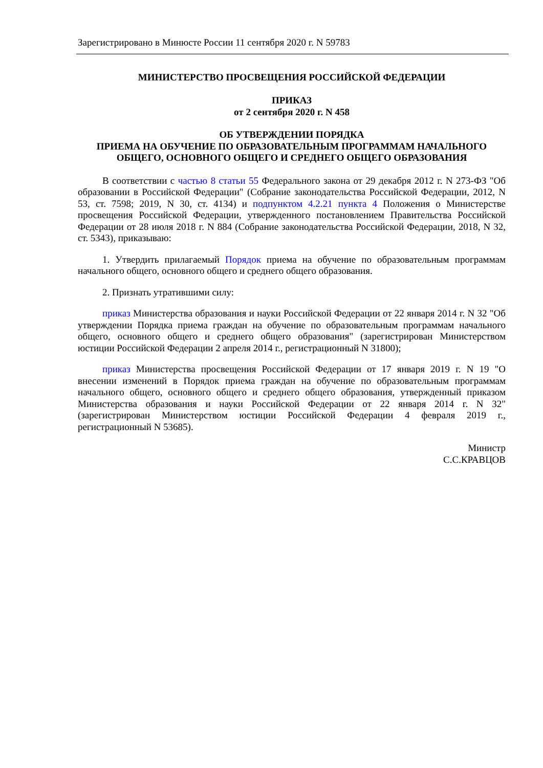Зарегистрировано в Минюсте России 11 сентября 2020 г. N 59783
МИНИСТЕРСТВО ПРОСВЕЩЕНИЯ РОССИЙСКОЙ ФЕДЕРАЦИИ
ПРИКАЗ
от 2 сентября 2020 г. N 458
ОБ УТВЕРЖДЕНИИ ПОРЯДКА
ПРИЕМА НА ОБУЧЕНИЕ ПО ОБРАЗОВАТЕЛЬНЫМ ПРОГРАММАМ НАЧАЛЬНОГО
ОБЩЕГО, ОСНОВНОГО ОБЩЕГО И СРЕДНЕГО ОБЩЕГО ОБРАЗОВАНИЯ
В соответствии с частью 8 статьи 55 Федерального закона от 29 декабря 2012 г. N 273-ФЗ "Об образовании в Российской Федерации" (Собрание законодательства Российской Федерации, 2012, N 53, ст. 7598; 2019, N 30, ст. 4134) и подпунктом 4.2.21 пункта 4 Положения о Министерстве просвещения Российской Федерации, утвержденного постановлением Правительства Российской Федерации от 28 июля 2018 г. N 884 (Собрание законодательства Российской Федерации, 2018, N 32, ст. 5343), приказываю:
1. Утвердить прилагаемый Порядок приема на обучение по образовательным программам начального общего, основного общего и среднего общего образования.
2. Признать утратившими силу:
приказ Министерства образования и науки Российской Федерации от 22 января 2014 г. N 32 "Об утверждении Порядка приема граждан на обучение по образовательным программам начального общего, основного общего и среднего общего образования" (зарегистрирован Министерством юстиции Российской Федерации 2 апреля 2014 г., регистрационный N 31800);
приказ Министерства просвещения Российской Федерации от 17 января 2019 г. N 19 "О внесении изменений в Порядок приема граждан на обучение по образовательным программам начального общего, основного общего и среднего общего образования, утвержденный приказом Министерства образования и науки Российской Федерации от 22 января 2014 г. N 32" (зарегистрирован Министерством юстиции Российской Федерации 4 февраля 2019 г., регистрационный N 53685).
Министр
С.С.КРАВЦОВ